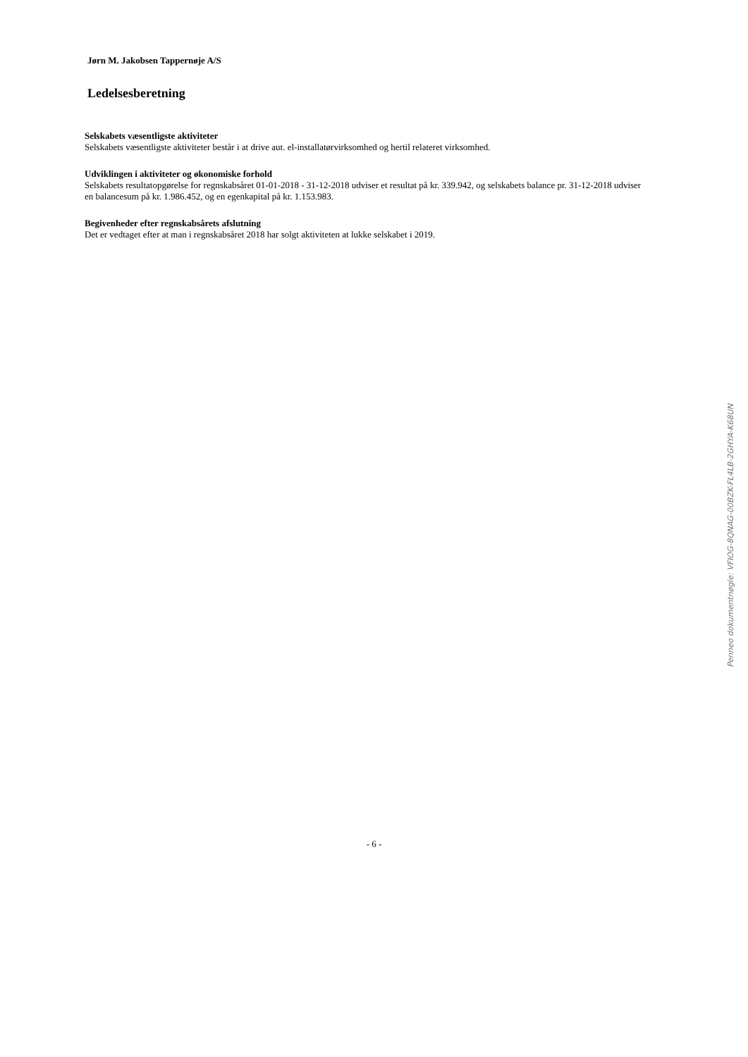Jørn M. Jakobsen Tappernøje A/S
Ledelsesberetning
Selskabets væsentligste aktiviteter
Selskabets væsentligste aktiviteter består i at drive aut. el-installatørvirksomhed og hertil relateret virksomhed.
Udviklingen i aktiviteter og økonomiske forhold
Selskabets resultatopgørelse for regnskabsåret 01-01-2018 - 31-12-2018 udviser et resultat på kr. 339.942, og selskabets balance pr. 31-12-2018 udviser en balancesum på kr. 1.986.452, og en egenkapital på kr. 1.153.983.
Begivenheder efter regnskabsårets afslutning
Det er vedtaget efter at man i regnskabsåret 2018 har solgt aktiviteten at lukke selskabet i 2019.
- 6 -
Penneo dokumentnøgle: VFIOG-8QNAG-00BZK-FL4LB-2GHYA-K68UN